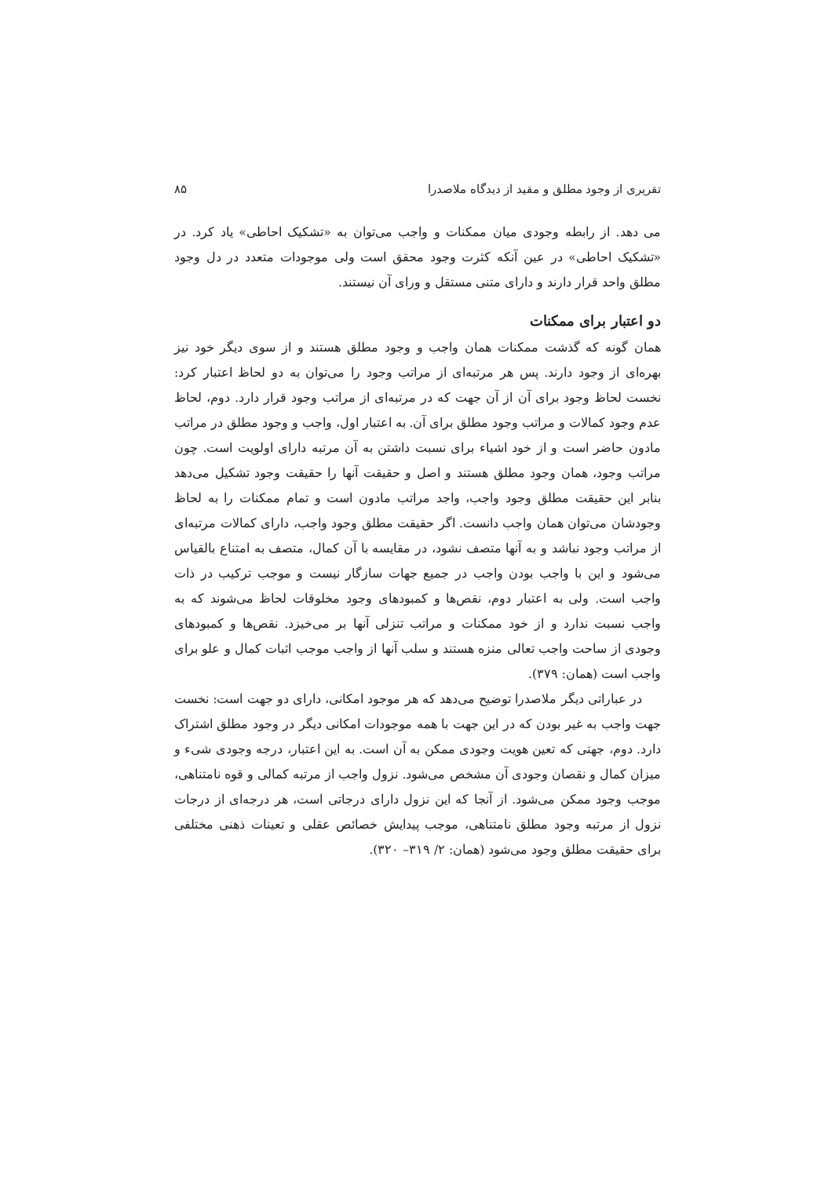تقریری از وجود مطلق و مقید از دیدگاه ملاصدرا ۸۵
می دهد. از رابطه وجودی میان ممکنات و واجب می‌توان به «تشکیک احاطی» یاد کرد. در «تشکیک احاطی» در عین آنکه کثرت وجود محقق است ولی موجودات متعدد در دل وجود مطلق واحد قرار دارند و دارای متنی مستقل و ورای آن نیستند.
دو اعتبار برای ممکنات
همان گونه که گذشت ممکنات همان واجب و وجود مطلق هستند و از سوی دیگر خود نیز بهره‌ای از وجود دارند. پس هر مرتبه‌ای از مراتب وجود را می‌توان به دو لحاظ اعتبار کرد: نخست لحاظ وجود برای آن از آن جهت که در مرتبه‌ای از مراتب وجود قرار دارد. دوم، لحاظ عدم وجود کمالات و مراتب وجود مطلق برای آن. به اعتبار اول، واجب و وجود مطلق در مراتب مادون حاضر است و از خود اشیاء برای نسبت داشتن به آن مرتبه دارای اولویت است. چون مراتب وجود، همان وجود مطلق هستند و اصل و حقیقت آنها را حقیقت وجود تشکیل می‌دهد بنابر این حقیقت مطلق وجود واجب، واجد مراتب مادون است و تمام ممکنات را به لحاظ وجودشان می‌توان همان واجب دانست. اگر حقیقت مطلق وجود واجب، دارای کمالات مرتبه‌ای از مراتب وجود نباشد و به آنها متصف نشود، در مقایسه با آن کمال، متصف به امتناع بالقیاس می‌شود و این با واجب بودن واجب در جمیع جهات سازگار نیست و موجب ترکیب در ذات واجب است. ولی به اعتبار دوم، نقص‌ها و کمبودهای وجود مخلوقات لحاظ می‌شوند که به واجب نسبت ندارد و از خود ممکنات و مراتب تنزلی آنها بر می‌خیزد. نقص‌ها و کمبودهای وجودی از ساحت واجب تعالی منزه هستند و سلب آنها از واجب موجب اثبات کمال و علو برای واجب است (همان: ۳۷۹).
در عباراتی دیگر ملاصدرا توضیح می‌دهد که هر موجود امکانی، دارای دو جهت است: نخست جهت واجب به غیر بودن که در این جهت با همه موجودات امکانی دیگر در وجود مطلق اشتراک دارد. دوم، جهتی که تعین هویت وجودی ممکن به آن است. به این اعتبار، درجه وجودی شیء و میزان کمال و نقصان وجودی آن مشخص می‌شود. نزول واجب از مرتبه کمالی و قوه نامتناهی، موجب وجود ممکن می‌شود. از آنجا که این نزول دارای درجاتی است، هر درجه‌ای از درجات نزول از مرتبه وجود مطلق نامتناهی، موجب پیدایش خصائص عقلی و تعینات ذهنی مختلفی برای حقیقت مطلق وجود می‌شود (همان: ۲/ ۳۱۹– ۳۲۰).